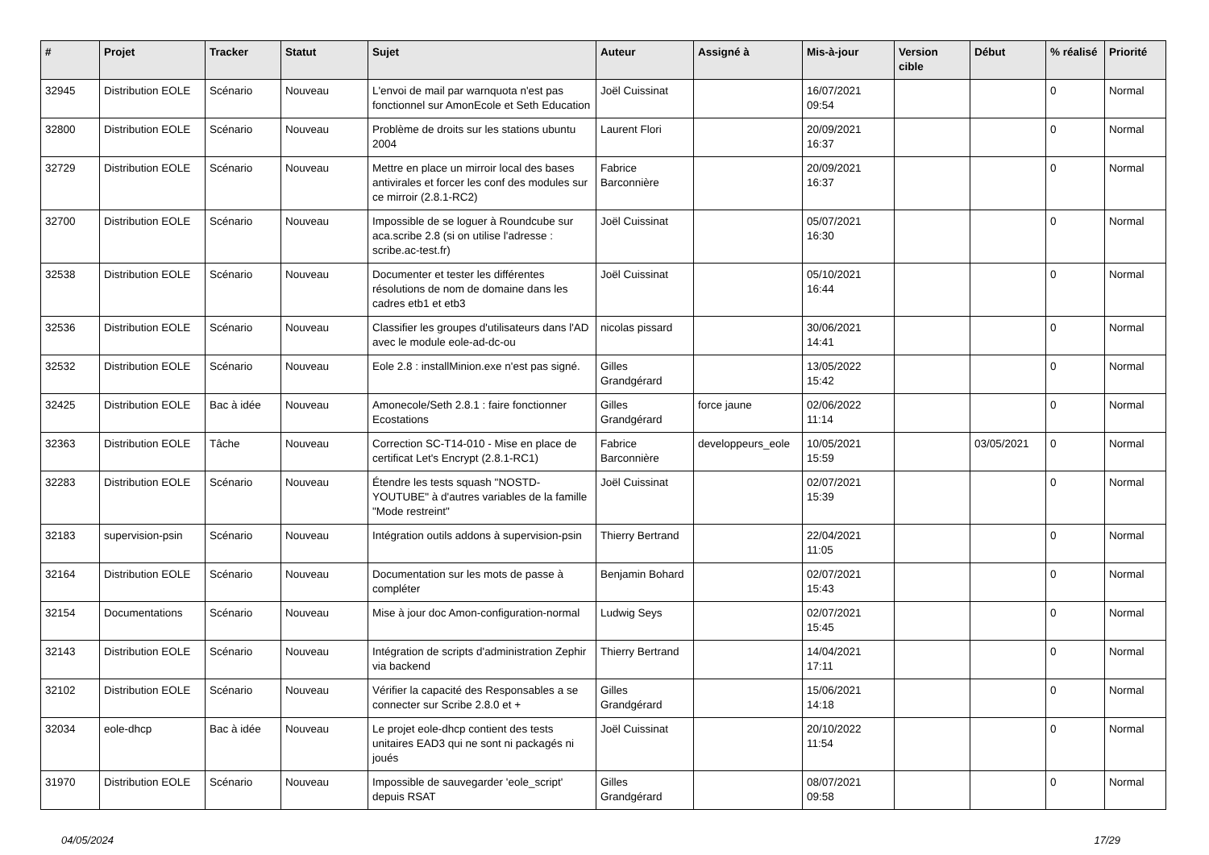| # | Projet | Tracker | Statut | Sujet | Auteur | Assigné à | Mis-à-jour | Version cible | Début | % réalisé | Priorité |
| --- | --- | --- | --- | --- | --- | --- | --- | --- | --- | --- | --- |
| 32945 | Distribution EOLE | Scénario | Nouveau | L'envoi de mail par warnquota n'est pas fonctionnel sur AmonEcole et Seth Education | Joël Cuissinat | | 16/07/2021 09:54 | | | 0 | Normal |
| 32800 | Distribution EOLE | Scénario | Nouveau | Problème de droits sur les stations ubuntu 2004 | Laurent Flori | | 20/09/2021 16:37 | | | 0 | Normal |
| 32729 | Distribution EOLE | Scénario | Nouveau | Mettre en place un mirroir local des bases antivirales et forcer les conf des modules sur ce mirroir (2.8.1-RC2) | Fabrice Barconnière | | 20/09/2021 16:37 | | | 0 | Normal |
| 32700 | Distribution EOLE | Scénario | Nouveau | Impossible de se loguer à Roundcube sur aca.scribe 2.8 (si on utilise l'adresse : scribe.ac-test.fr) | Joël Cuissinat | | 05/07/2021 16:30 | | | 0 | Normal |
| 32538 | Distribution EOLE | Scénario | Nouveau | Documenter et tester les différentes résolutions de nom de domaine dans les cadres etb1 et etb3 | Joël Cuissinat | | 05/10/2021 16:44 | | | 0 | Normal |
| 32536 | Distribution EOLE | Scénario | Nouveau | Classifier les groupes d'utilisateurs dans l'AD avec le module eole-ad-dc-ou | nicolas pissard | | 30/06/2021 14:41 | | | 0 | Normal |
| 32532 | Distribution EOLE | Scénario | Nouveau | Eole 2.8 : installMinion.exe n'est pas signé. | Gilles Grandgérard | | 13/05/2022 15:42 | | | 0 | Normal |
| 32425 | Distribution EOLE | Bac à idée | Nouveau | Amonecole/Seth 2.8.1 : faire fonctionner Ecostations | Gilles Grandgérard | force jaune | 02/06/2022 11:14 | | | 0 | Normal |
| 32363 | Distribution EOLE | Tâche | Nouveau | Correction SC-T14-010 - Mise en place de certificat Let's Encrypt (2.8.1-RC1) | Fabrice Barconnière | developpeurs_eole | 10/05/2021 15:59 | | 03/05/2021 | 0 | Normal |
| 32283 | Distribution EOLE | Scénario | Nouveau | Étendre les tests squash "NOSTD-YOUTUBE" à d'autres variables de la famille "Mode restreint" | Joël Cuissinat | | 02/07/2021 15:39 | | | 0 | Normal |
| 32183 | supervision-psin | Scénario | Nouveau | Intégration outils addons à supervision-psin | Thierry Bertrand | | 22/04/2021 11:05 | | | 0 | Normal |
| 32164 | Distribution EOLE | Scénario | Nouveau | Documentation sur les mots de passe à compléter | Benjamin Bohard | | 02/07/2021 15:43 | | | 0 | Normal |
| 32154 | Documentations | Scénario | Nouveau | Mise à jour doc Amon-configuration-normal | Ludwig Seys | | 02/07/2021 15:45 | | | 0 | Normal |
| 32143 | Distribution EOLE | Scénario | Nouveau | Intégration de scripts d'administration Zephir via backend | Thierry Bertrand | | 14/04/2021 17:11 | | | 0 | Normal |
| 32102 | Distribution EOLE | Scénario | Nouveau | Vérifier la capacité des Responsables a se connecter sur Scribe 2.8.0 et + | Gilles Grandgérard | | 15/06/2021 14:18 | | | 0 | Normal |
| 32034 | eole-dhcp | Bac à idée | Nouveau | Le projet eole-dhcp contient des tests unitaires EAD3 qui ne sont ni packagés ni joués | Joël Cuissinat | | 20/10/2022 11:54 | | | 0 | Normal |
| 31970 | Distribution EOLE | Scénario | Nouveau | Impossible de sauvegarder 'eole_script' depuis RSAT | Gilles Grandgérard | | 08/07/2021 09:58 | | | 0 | Normal |
04/05/2024 17/29